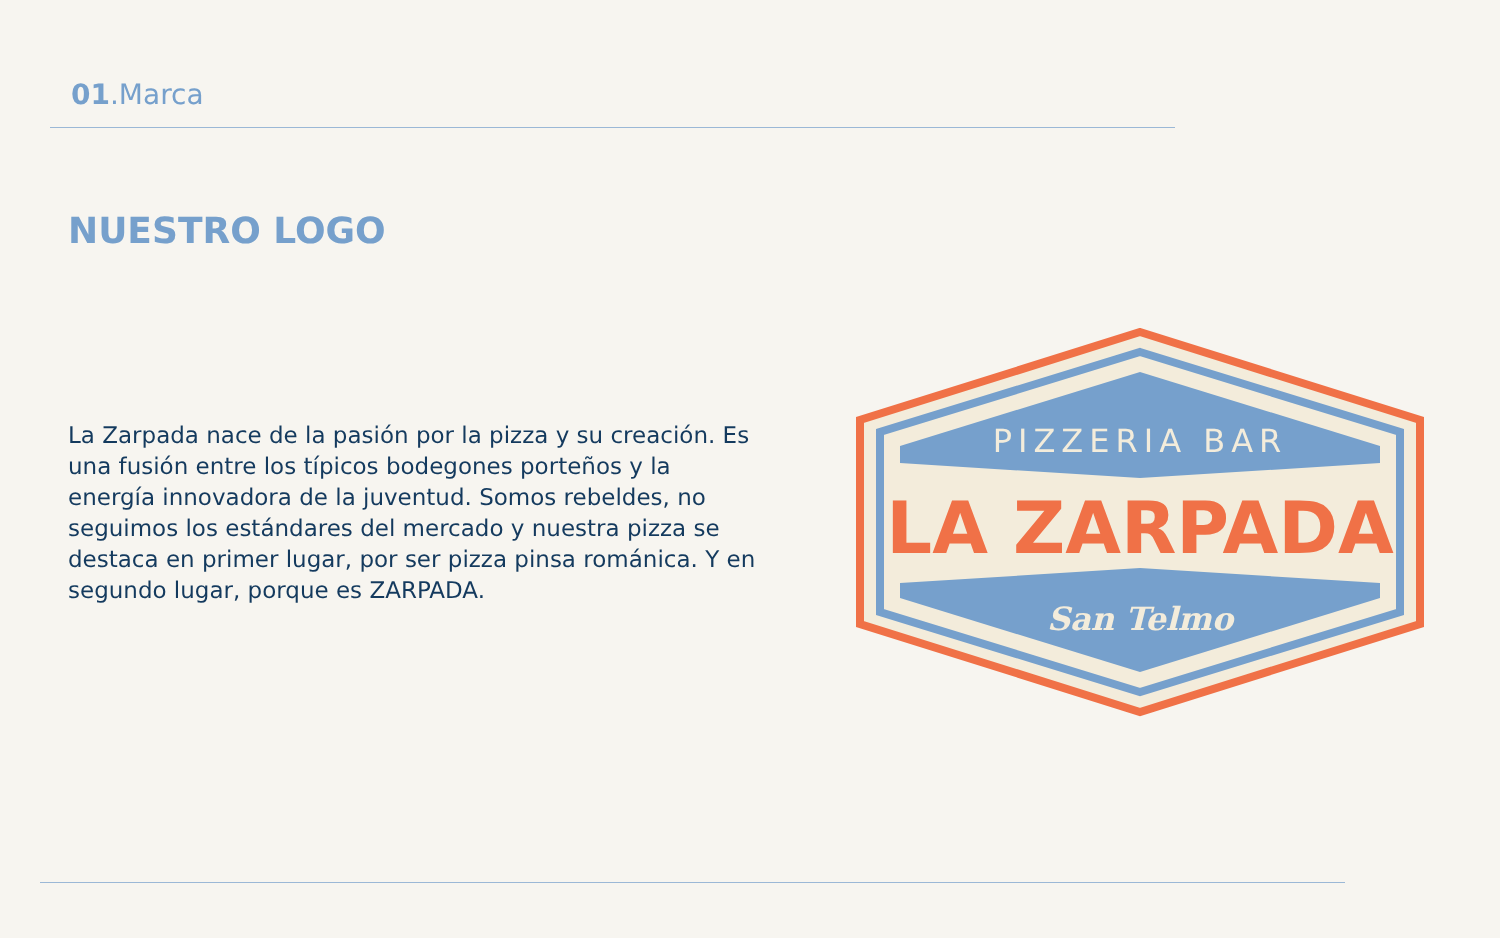01.Marca
NUESTRO LOGO
La Zarpada nace de la pasión por la pizza y su creación. Es una fusión entre los típicos bodegones porteños y la energía innovadora de la juventud. Somos rebeldes, no seguimos los estándares del mercado y nuestra pizza se destaca en primer lugar, por ser pizza pinsa románica. Y en segundo lugar, porque es ZARPADA.
PIZZERIA BAR
LA ZARPADA
San Telmo